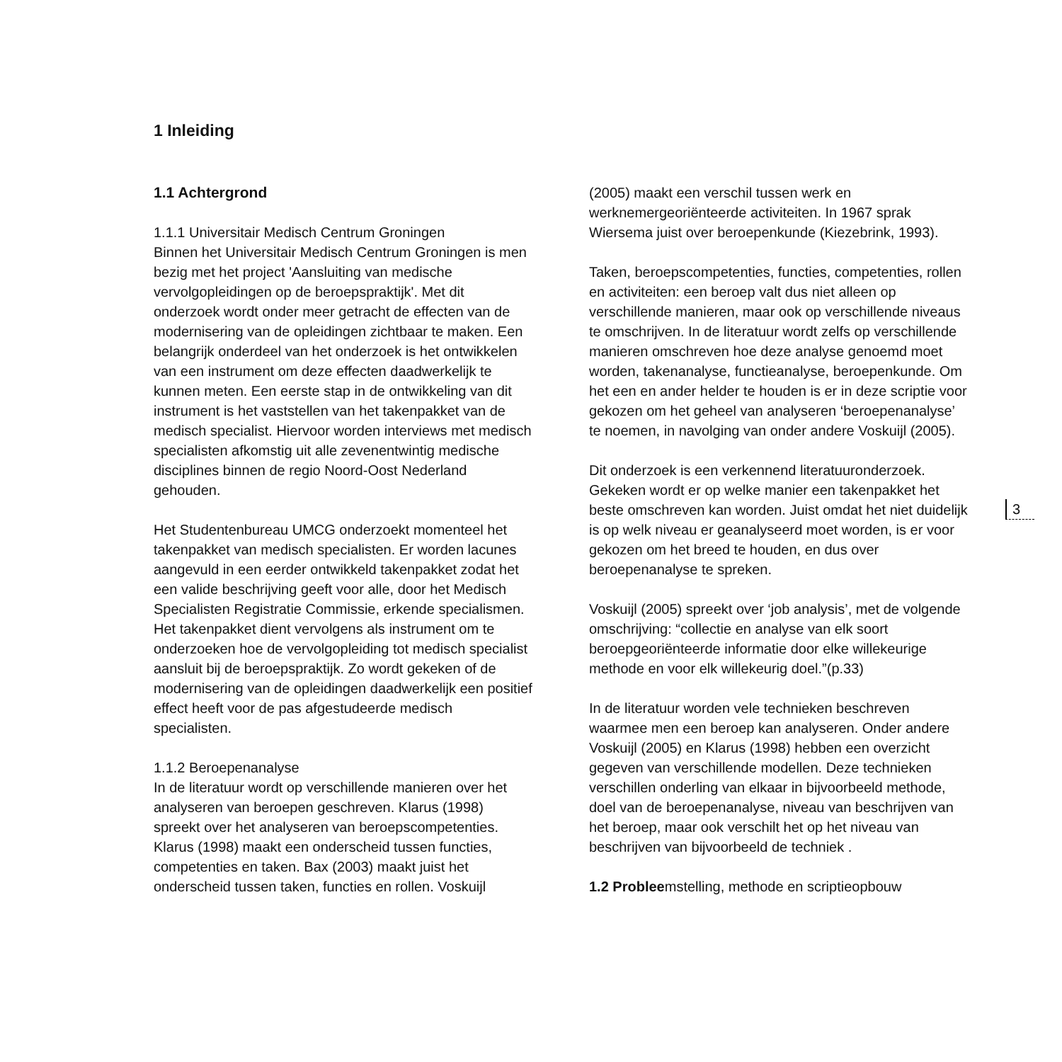1 Inleiding
1.1 Achtergrond
1.1.1 Universitair Medisch Centrum Groningen
Binnen het Universitair Medisch Centrum Groningen is men bezig met het project 'Aansluiting van medische vervolgopleidingen op de beroepspraktijk'. Met dit onderzoek wordt onder meer getracht de effecten van de modernisering van de opleidingen zichtbaar te maken. Een belangrijk onderdeel van het onderzoek is het ontwikkelen van een instrument om deze effecten daadwerkelijk te kunnen meten. Een eerste stap in de ontwikkeling van dit instrument is het vaststellen van het takenpakket van de medisch specialist. Hiervoor worden interviews met medisch specialisten afkomstig uit alle zevenentwintig medische disciplines binnen de regio Noord-Oost Nederland gehouden.
Het Studentenbureau UMCG onderzoekt momenteel het takenpakket van medisch specialisten. Er worden lacunes aangevuld in een eerder ontwikkeld takenpakket zodat het een valide beschrijving geeft voor alle, door het Medisch Specialisten Registratie Commissie, erkende specialismen. Het takenpakket dient vervolgens als instrument om te onderzoeken hoe de vervolgopleiding tot medisch specialist aansluit bij de beroepspraktijk. Zo wordt gekeken of de modernisering van de opleidingen daadwerkelijk een positief effect heeft voor de pas afgestudeerde medisch specialisten.
1.1.2 Beroepenanalyse
In de literatuur wordt op verschillende manieren over het analyseren van beroepen geschreven. Klarus (1998) spreekt over het analyseren van beroepscompetenties. Klarus (1998) maakt een onderscheid tussen functies, competenties en taken. Bax (2003) maakt juist het onderscheid tussen taken, functies en rollen. Voskuijl
(2005) maakt een verschil tussen werk en werknemergeoriënteerde activiteiten. In 1967 sprak Wiersema juist over beroepenkunde (Kiezebrink, 1993).
Taken, beroepscompetenties, functies, competenties, rollen en activiteiten: een beroep valt dus niet alleen op verschillende manieren, maar ook op verschillende niveaus te omschrijven. In de literatuur wordt zelfs op verschillende manieren omschreven hoe deze analyse genoemd moet worden, takenanalyse, functieanalyse, beroepenkunde. Om het een en ander helder te houden is er in deze scriptie voor gekozen om het geheel van analyseren ‘beroepenanalyse’ te noemen, in navolging van onder andere Voskuijl (2005).
Dit onderzoek is een verkennend literatuuronderzoek. Gekeken wordt er op welke manier een takenpakket het beste omschreven kan worden. Juist omdat het niet duidelijk is op welk niveau er geanalyseerd moet worden, is er voor gekozen om het breed te houden, en dus over beroepenanalyse te spreken.
Voskuijl (2005) spreekt over ‘job analysis’, met de volgende omschrijving: “collectie en analyse van elk soort beroepgeoriënteerde informatie door elke willekeurige methode en voor elk willekeurig doel.”(p.33)
In de literatuur worden vele technieken beschreven waarmee men een beroep kan analyseren. Onder andere Voskuijl (2005) en Klarus (1998) hebben een overzicht gegeven van verschillende modellen. Deze technieken verschillen onderling van elkaar in bijvoorbeeld methode, doel van de beroepenanalyse, niveau van beschrijven van het beroep, maar ook verschilt het op het niveau van beschrijven van bijvoorbeeld de techniek .
1.2 Probleemstelling, methode en scriptieopbouw
3